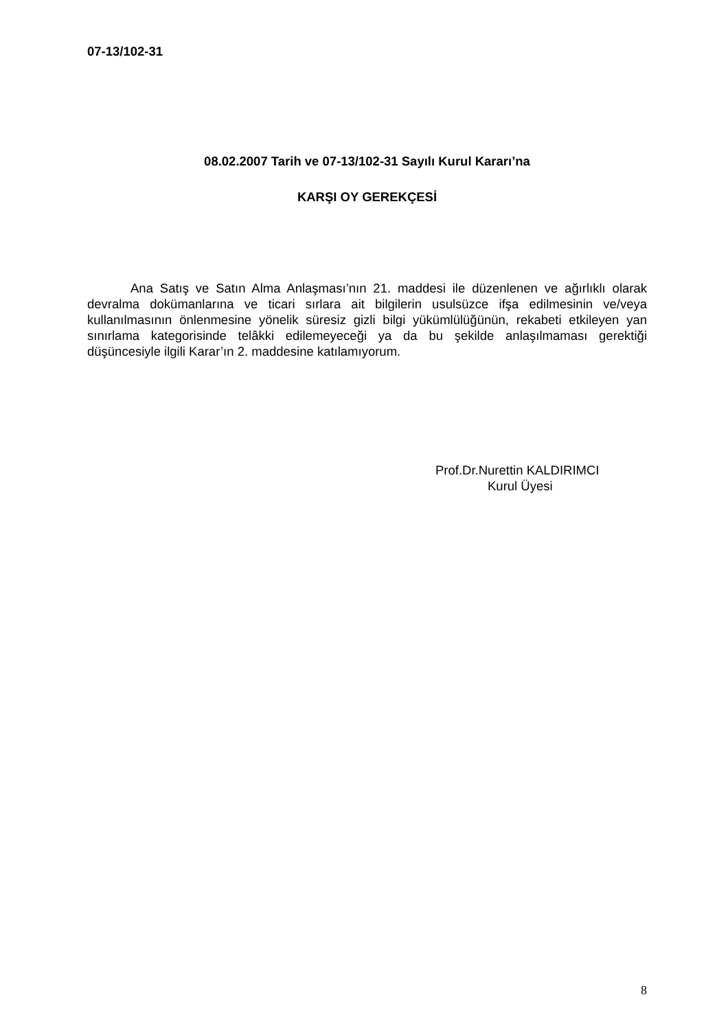07-13/102-31
08.02.2007 Tarih ve 07-13/102-31 Sayılı Kurul Kararı’na
KARŞI OY GEREKÇESİ
Ana Satış ve Satın Alma Anlaşması’nın 21. maddesi ile düzenlenen ve ağırlıklı olarak devralma dokümanlarına ve ticari sırlara ait bilgilerin usulsüzce ifşa edilmesinin ve/veya kullanılmasının önlenmesine yönelik süresiz gizli bilgi yükümlülüğünün, rekabeti etkileyen yan sınırlama kategorisinde telâkki edilemeyeceği ya da bu şekilde anlaşılmaması gerektiği düşüncesiyle ilgili Karar’ın 2. maddesine katılamıyorum.
Prof.Dr.Nurettin KALDIRIMCI
Kurul Üyesi
8